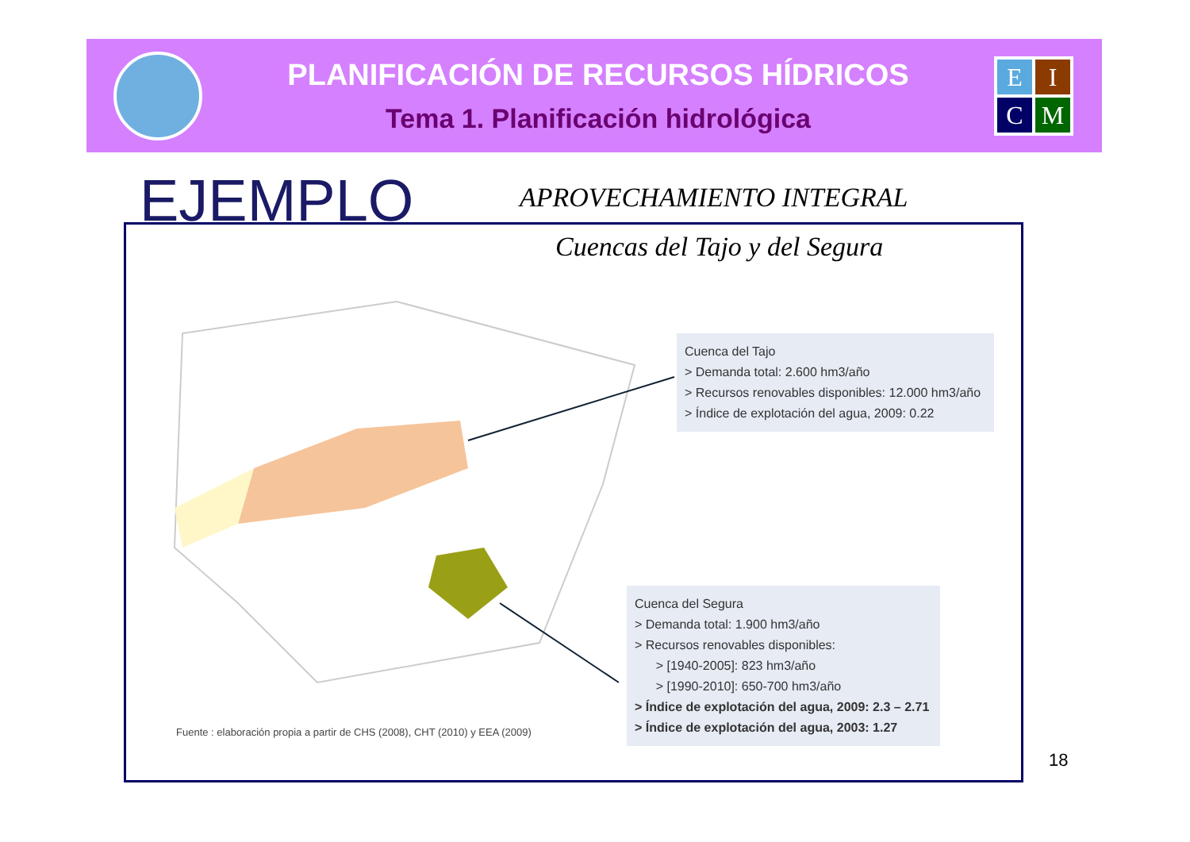PLANIFICACIÓN DE RECURSOS HÍDRICOS
Tema 1. Planificación hidrológica
E
I
C
M
EJEMPLO APROVECHAMIENTO INTEGRAL
Cuencas del Tajo y del Segura
Cuenca del Tajo
> Demanda total: 2.600 hm3/año
> Recursos renovables disponibles: 12.000 hm3/año
> Índice de explotación del agua, 2009: 0.22
Cuenca del Segura
> Demanda total: 1.900 hm3/año
> Recursos renovables disponibles:
> [1940-2005]: 823 hm3/año
> [1990-2010]: 650-700 hm3/año
> Índice de explotación del agua, 2009: 2.3 – 2.71
> Índice de explotación del agua, 2003: 1.27
Fuente : elaboración propia a partir de CHS (2008), CHT (2010) y EEA (2009)
18